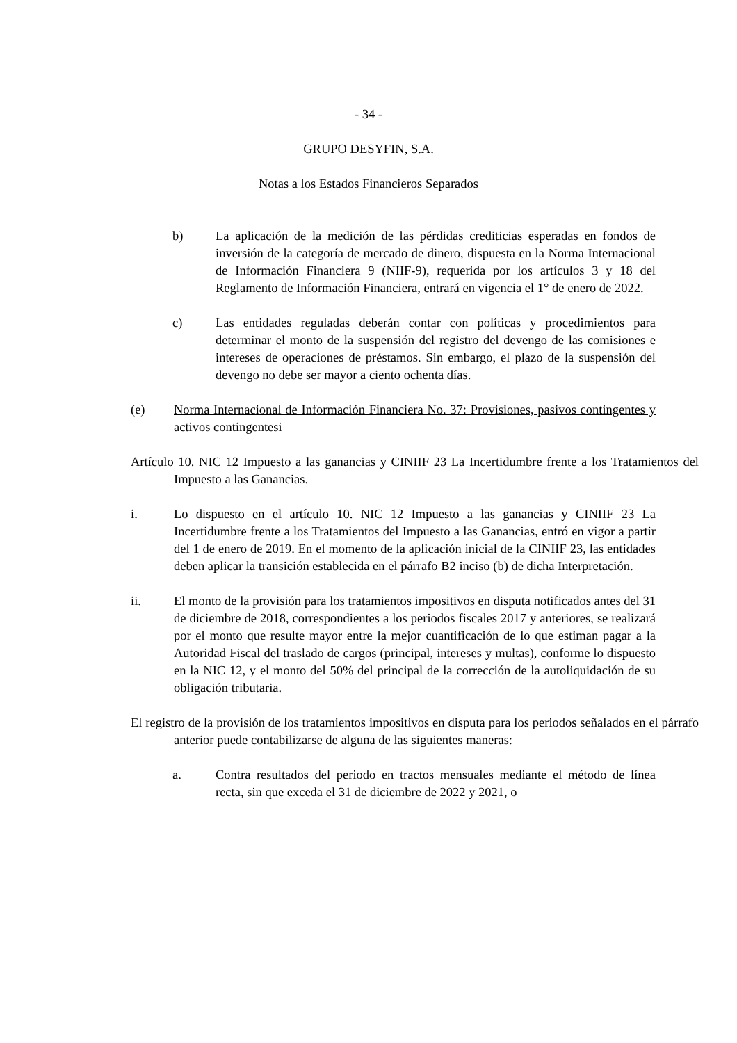- 34 -
GRUPO DESYFIN, S.A.
Notas a los Estados Financieros Separados
b) La aplicación de la medición de las pérdidas crediticias esperadas en fondos de inversión de la categoría de mercado de dinero, dispuesta en la Norma Internacional de Información Financiera 9 (NIIF-9), requerida por los artículos 3 y 18 del Reglamento de Información Financiera, entrará en vigencia el 1° de enero de 2022.
c) Las entidades reguladas deberán contar con políticas y procedimientos para determinar el monto de la suspensión del registro del devengo de las comisiones e intereses de operaciones de préstamos. Sin embargo, el plazo de la suspensión del devengo no debe ser mayor a ciento ochenta días.
(e) Norma Internacional de Información Financiera No. 37: Provisiones, pasivos contingentes y activos contingentesi
Artículo 10. NIC 12 Impuesto a las ganancias y CINIIF 23 La Incertidumbre frente a los Tratamientos del Impuesto a las Ganancias.
i. Lo dispuesto en el artículo 10. NIC 12 Impuesto a las ganancias y CINIIF 23 La Incertidumbre frente a los Tratamientos del Impuesto a las Ganancias, entró en vigor a partir del 1 de enero de 2019. En el momento de la aplicación inicial de la CINIIF 23, las entidades deben aplicar la transición establecida en el párrafo B2 inciso (b) de dicha Interpretación.
ii. El monto de la provisión para los tratamientos impositivos en disputa notificados antes del 31 de diciembre de 2018, correspondientes a los periodos fiscales 2017 y anteriores, se realizará por el monto que resulte mayor entre la mejor cuantificación de lo que estiman pagar a la Autoridad Fiscal del traslado de cargos (principal, intereses y multas), conforme lo dispuesto en la NIC 12, y el monto del 50% del principal de la corrección de la autoliquidación de su obligación tributaria.
El registro de la provisión de los tratamientos impositivos en disputa para los periodos señalados en el párrafo anterior puede contabilizarse de alguna de las siguientes maneras:
a. Contra resultados del periodo en tractos mensuales mediante el método de línea recta, sin que exceda el 31 de diciembre de 2022 y 2021, o